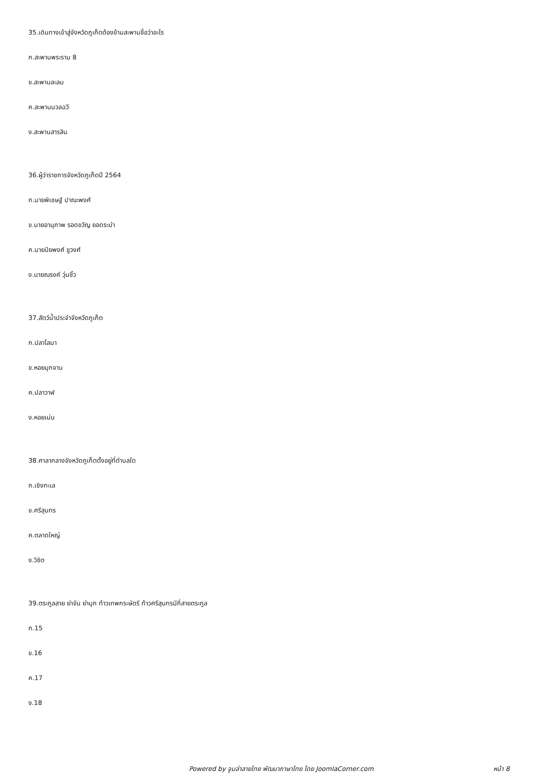35.เดินทางเข้าสู่จังหวัดภูเก็ตต้องข้ามสะพานชื่อว่าอะไร
ก.สะพานพระราม 8
ข.สะพานละลม
ค.สะพานนวลฉวี
ง.สะพานสารสิน
36.ผู้ว่าราชการจังหวัดภูเก็ตปี 2564
ก.นายพิเชษฐ์ ปาณะพงศ์
ข.นายอานุภาพ รอดขวัญ ยอดระบำ
ค.นายปิยพงศ์ ชูวงศ์
ง.นายณรงค์ วุ่นซิ้ว
37.สัตว์น้ำประจำจังหวัดภูเก็ต
ก.ปลาโลมา
ข.หอยมุกจาน
ค.ปลาวาฬ
ง.หอยเม่น
38.ศาลากลางจังหวัดภูเก็ตตั้งอยู่ที่ตำบลใด
ก.เชิงทะเล
ข.ศรีสุนทร
ค.ตลาดใหญ่
ง.วิชิต
39.ตระกูลสาย ย่าจัน ย่ามุก ท้าวเทพกระษัตรี ท้าวศรีสุนทรมีกี่สายตระกูล
ก.15
ข.16
ค.17
ง.18
Powered by จูมล่าลายไทย พัฒนาภาษาไทย โดย JoomlaCorner.com หน้า 8